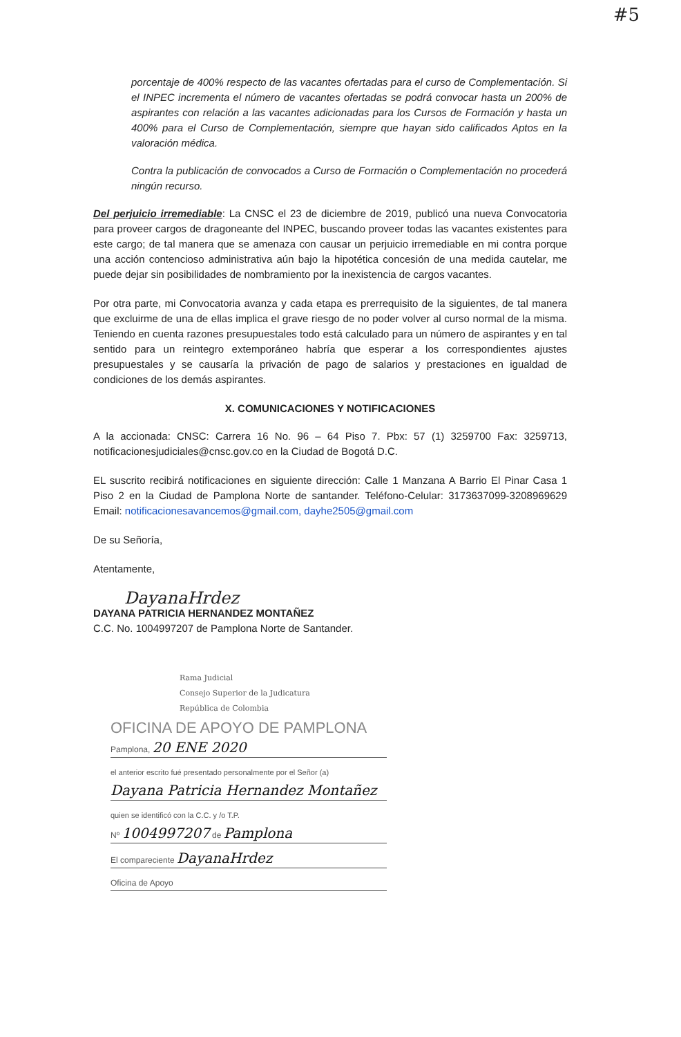#5
porcentaje de 400% respecto de las vacantes ofertadas para el curso de Complementación. Si el INPEC incrementa el número de vacantes ofertadas se podrá convocar hasta un 200% de aspirantes con relación a las vacantes adicionadas para los Cursos de Formación y hasta un 400% para el Curso de Complementación, siempre que hayan sido calificados Aptos en la valoración médica.
Contra la publicación de convocados a Curso de Formación o Complementación no procederá ningún recurso.
Del perjuicio irremediable: La CNSC el 23 de diciembre de 2019, publicó una nueva Convocatoria para proveer cargos de dragoneante del INPEC, buscando proveer todas las vacantes existentes para este cargo; de tal manera que se amenaza con causar un perjuicio irremediable en mi contra porque una acción contencioso administrativa aún bajo la hipotética concesión de una medida cautelar, me puede dejar sin posibilidades de nombramiento por la inexistencia de cargos vacantes.
Por otra parte, mi Convocatoria avanza y cada etapa es prerrequisito de la siguientes, de tal manera que excluirme de una de ellas implica el grave riesgo de no poder volver al curso normal de la misma. Teniendo en cuenta razones presupuestales todo está calculado para un número de aspirantes y en tal sentido para un reintegro extemporáneo habría que esperar a los correspondientes ajustes presupuestales y se causaría la privación de pago de salarios y prestaciones en igualdad de condiciones de los demás aspirantes.
X. COMUNICACIONES Y NOTIFICACIONES
A la accionada: CNSC: Carrera 16 No. 96 – 64 Piso 7. Pbx: 57 (1) 3259700 Fax: 3259713, notificacionesjudiciales@cnsc.gov.co en la Ciudad de Bogotá D.C.
EL suscrito recibirá notificaciones en siguiente dirección: Calle 1 Manzana A Barrio El Pinar Casa 1 Piso 2 en la Ciudad de Pamplona Norte de santander. Teléfono-Celular: 3173637099-3208969629 Email: notificacionesavancemos@gmail.com, dayhe2505@gmail.com
De su Señoría,
Atentamente,
DayanaHrdez
DAYANA PATRICIA HERNANDEZ MONTAÑEZ
C.C. No. 1004997207 de Pamplona Norte de Santander.
Rama Judicial
Consejo Superior de la Judicatura
República de Colombia
OFICINA DE APOYO DE PAMPLONA
Pamplona, 20 ENE 2020
el anterior escrito fué presentado personalmente por el Señor (a)
Dayana Patricia Hernandez Montañez
quien se identificó con la C.C. y /o T.P.
Nº 1004997207 de Pamplona
El compareciente DayanaHrdez
Oficina de Apoyo